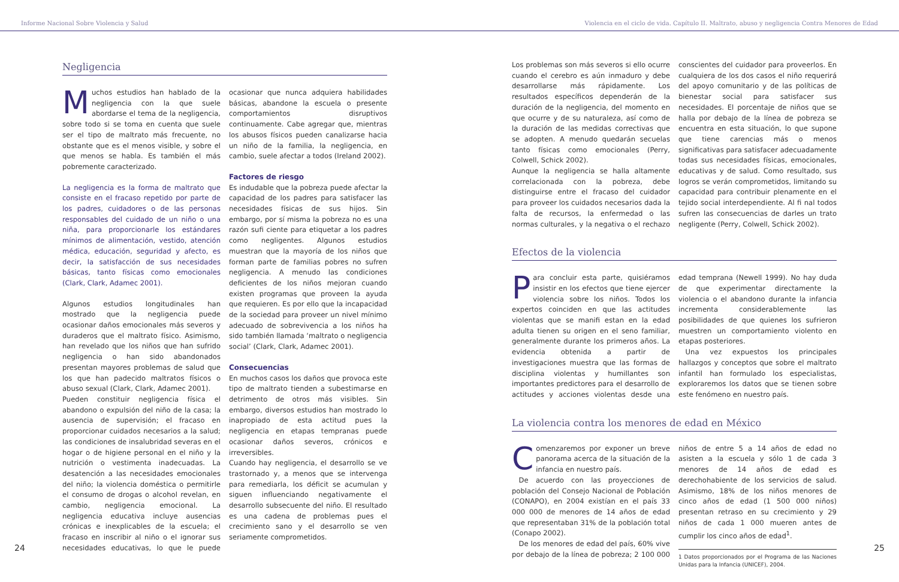Informe Nacional Sobre Violencia y Salud Violencia en el ciclo de vida. Capítulo II. Maltrato, abuso y negligencia Contra Menores de Edad
Negligencia
Muchos estudios han hablado de la negligencia con la que suele abordarse el tema de la negligencia, sobre todo si se toma en cuenta que suele ser el tipo de maltrato más frecuente, no obstante que es el menos visible, y sobre el que menos se habla. Es también el más pobremente caracterizado.
La negligencia es la forma de maltrato que consiste en el fracaso repetido por parte de los padres, cuidadores o de las personas responsables del cuidado de un niño o una niña, para proporcionarle los estándares mínimos de alimentación, vestido, atención médica, educación, seguridad y afecto, es decir, la satisfacción de sus necesidades básicas, tanto físicas como emocionales (Clark, Clark, Adamec 2001).
Algunos estudios longitudinales han mostrado que la negligencia puede ocasionar daños emocionales más severos y duraderos que el maltrato físico. Asimismo, han revelado que los niños que han sufrido negligencia o han sido abandonados presentan mayores problemas de salud que los que han padecido maltratos físicos o abuso sexual (Clark, Clark, Adamec 2001).
Pueden constituir negligencia física el abandono o expulsión del niño de la casa; la ausencia de supervisión; el fracaso en proporcionar cuidados necesarios a la salud; las condiciones de insalubridad severas en el hogar o de higiene personal en el niño y la nutrición o vestimenta inadecuadas. La desatención a las necesidades emocionales del niño; la violencia doméstica o permitirle el consumo de drogas o alcohol revelan, en cambio, negligencia emocional. La negligencia educativa incluye ausencias crónicas e inexplicables de la escuela; el fracaso en inscribir al niño o el ignorar sus necesidades educativas, lo que le puede ocasionar que nunca adquiera habilidades básicas, abandone la escuela o presente comportamientos disruptivos continuamente. Cabe agregar que, mientras los abusos físicos pueden canalizarse hacia un niño de la familia, la negligencia, en cambio, suele afectar a todos (Ireland 2002).
Factores de riesgo
Es indudable que la pobreza puede afectar la capacidad de los padres para satisfacer las necesidades físicas de sus hijos. Sin embargo, por sí misma la pobreza no es una razón sufi ciente para etiquetar a los padres como negligentes. Algunos estudios muestran que la mayoría de los niños que forman parte de familias pobres no sufren negligencia. A menudo las condiciones deficientes de los niños mejoran cuando existen programas que proveen la ayuda que requieren. Es por ello que la incapacidad de la sociedad para proveer un nivel mínimo adecuado de sobrevivencia a los niños ha sido también llamada ‘maltrato o negligencia social’ (Clark, Clark, Adamec 2001).
Consecuencias
En muchos casos los daños que provoca este tipo de maltrato tienden a subestimarse en detrimento de otros más visibles. Sin embargo, diversos estudios han mostrado lo inapropiado de esta actitud pues la negligencia en etapas tempranas puede ocasionar daños severos, crónicos e irreversibles.
Cuando hay negligencia, el desarrollo se ve trastornado y, a menos que se intervenga para remediarla, los déficit se acumulan y siguen influenciando negativamente el desarrollo subsecuente del niño. El resultado es una cadena de problemas pues el crecimiento sano y el desarrollo se ven seriamente comprometidos.
24
Los problemas son más severos si ello ocurre cuando el cerebro es aún inmaduro y debe desarrollarse más rápidamente. Los resultados específicos dependerán de la duración de la negligencia, del momento en que ocurre y de su naturaleza, así como de la duración de las medidas correctivas que se adopten. A menudo quedarán secuelas tanto físicas como emocionales (Perry, Colwell, Schick 2002).
Aunque la negligencia se halla altamente correlacionada con la pobreza, debe distinguirse entre el fracaso del cuidador para proveer los cuidados necesarios dada la falta de recursos, la enfermedad o las normas culturales, y la negativa o el rechazo conscientes del cuidador para proveerlos. En cualquiera de los dos casos el niño requerirá del apoyo comunitario y de las políticas de bienestar social para satisfacer sus necesidades. El porcentaje de niños que se halla por debajo de la línea de pobreza se encuentra en esta situación, lo que supone que tiene carencias más o menos significativas para satisfacer adecuadamente todas sus necesidades físicas, emocionales, educativas y de salud. Como resultado, sus logros se verán comprometidos, limitando su capacidad para contribuir plenamente en el tejido social interdependiente. Al fi nal todos sufren las consecuencias de darles un trato negligente (Perry, Colwell, Schick 2002).
Efectos de la violencia
Para concluir esta parte, quisiéramos insistir en los efectos que tiene ejercer violencia sobre los niños. Todos los expertos coinciden en que las actitudes violentas que se manifi estan en la edad adulta tienen su origen en el seno familiar, generalmente durante los primeros años. La evidencia obtenida a partir de investigaciones muestra que las formas de disciplina violentas y humillantes son importantes predictores para el desarrollo de actitudes y acciones violentas desde una edad temprana (Newell 1999). No hay duda de que experimentar directamente la violencia o el abandono durante la infancia incrementa considerablemente las posibilidades de que quienes los sufrieron muestren un comportamiento violento en etapas posteriores.
 Una vez expuestos los principales hallazgos y conceptos que sobre el maltrato infantil han formulado los especialistas, exploraremos los datos que se tienen sobre este fenómeno en nuestro país.
La violencia contra los menores de edad en México
Comenzaremos por exponer un breve panorama acerca de la situación de la infancia en nuestro país.
 De acuerdo con las proyecciones de población del Consejo Nacional de Población (CONAPO), en 2004 existían en el país 33 000 000 de menores de 14 años de edad que representaban 31% de la población total (Conapo 2002).
 De los menores de edad del país, 60% vive por debajo de la línea de pobreza; 2 100 000 niños de entre 5 a 14 años de edad no asisten a la escuela y sólo 1 de cada 3 menores de 14 años de edad es derechohabiente de los servicios de salud. Asimismo, 18% de los niños menores de cinco años de edad (1 500 000 niños) presentan retraso en su crecimiento y 29 niños de cada 1 000 mueren antes de cumplir los cinco años de edad<sup>1</sup>.
1 Datos proporcionados por el Programa de las Naciones Unidas para la Infancia (UNICEF), 2004.
25